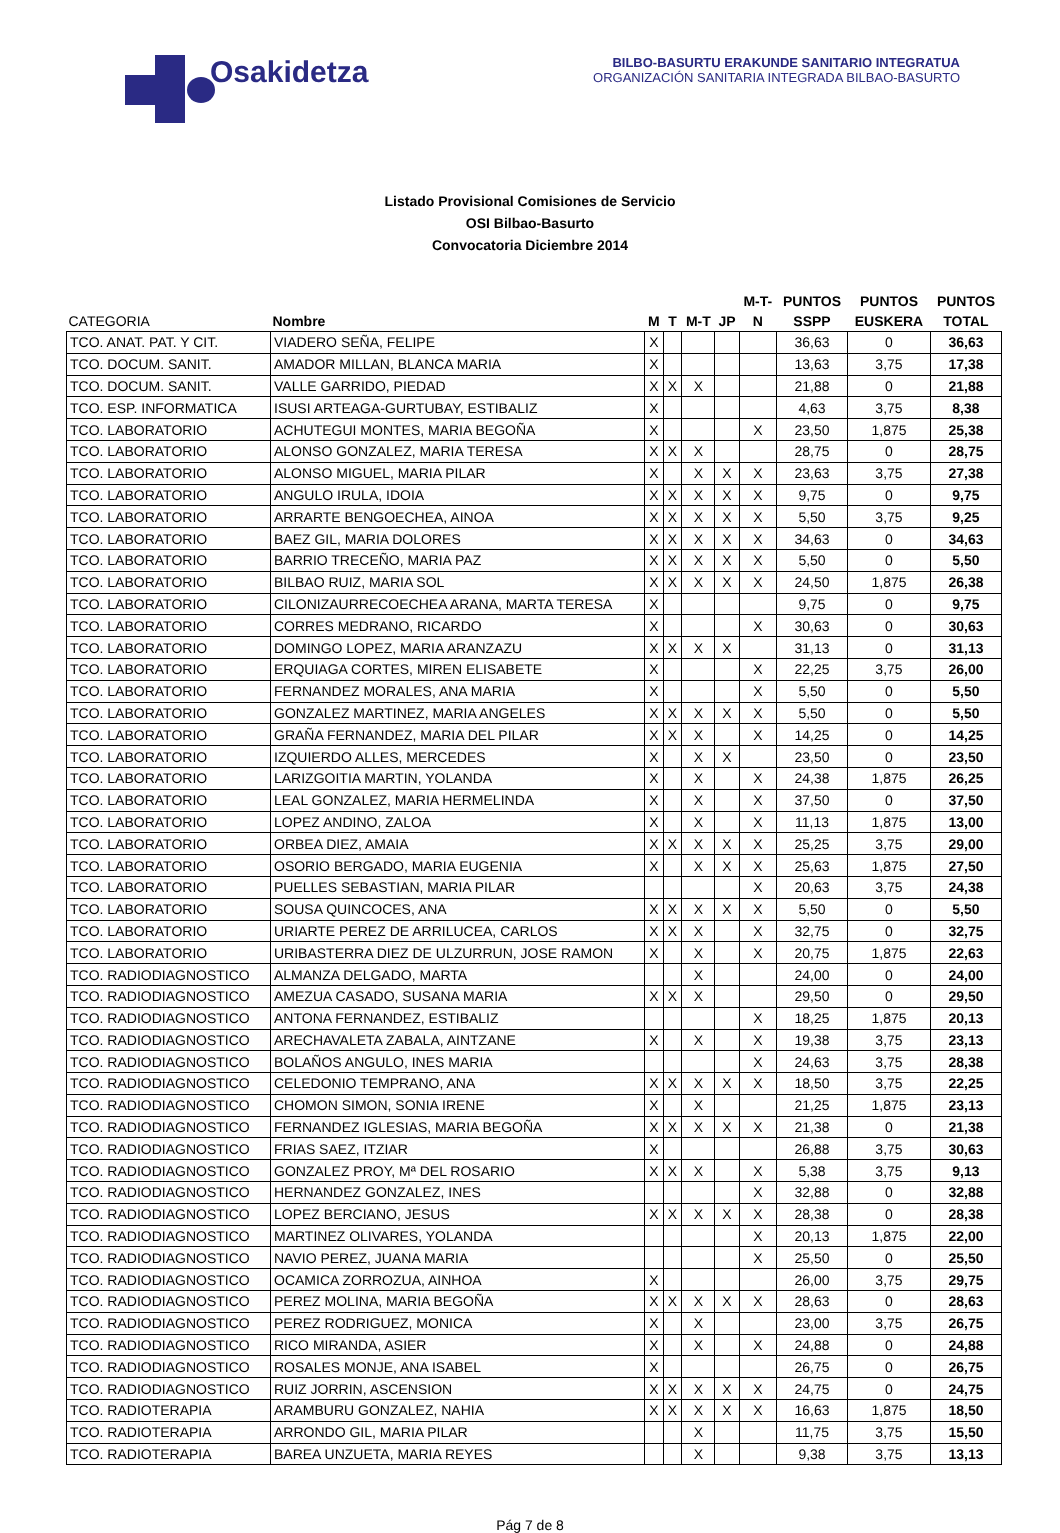Osakidetza
BILBO-BASURTU ERAKUNDE SANITARIO INTEGRATUA
ORGANIZACIÓN SANITARIA INTEGRADA BILBAO-BASURTO
Listado Provisional Comisiones de Servicio
OSI Bilbao-Basurto
Convocatoria Diciembre 2014
| CATEGORIA | Nombre | M | T | M-T | JP | M-T- N | PUNTOS SSPP | PUNTOS EUSKERA | PUNTOS TOTAL |
| --- | --- | --- | --- | --- | --- | --- | --- | --- | --- |
| TCO. ANAT. PAT. Y CIT. | VIADERO SEÑA, FELIPE | X | | | | | 36,63 | 0 | 36,63 |
| TCO. DOCUM. SANIT. | AMADOR MILLAN, BLANCA MARIA | X | | | | | 13,63 | 3,75 | 17,38 |
| TCO. DOCUM. SANIT. | VALLE GARRIDO, PIEDAD | X | X | X | | | 21,88 | 0 | 21,88 |
| TCO. ESP. INFORMATICA | ISUSI ARTEAGA-GURTUBAY, ESTIBALIZ | X | | | | | 4,63 | 3,75 | 8,38 |
| TCO. LABORATORIO | ACHUTEGUI MONTES, MARIA BEGOÑA | X | | | | X | 23,50 | 1,875 | 25,38 |
| TCO. LABORATORIO | ALONSO GONZALEZ, MARIA TERESA | X | X | X | | | 28,75 | 0 | 28,75 |
| TCO. LABORATORIO | ALONSO MIGUEL, MARIA PILAR | X | | X | X | X | 23,63 | 3,75 | 27,38 |
| TCO. LABORATORIO | ANGULO IRULA, IDOIA | X | X | X | X | X | 9,75 | 0 | 9,75 |
| TCO. LABORATORIO | ARRARTE BENGOECHEA, AINOA | X | X | X | X | X | 5,50 | 3,75 | 9,25 |
| TCO. LABORATORIO | BAEZ GIL, MARIA DOLORES | X | X | X | X | X | 34,63 | 0 | 34,63 |
| TCO. LABORATORIO | BARRIO TRECEÑO, MARIA PAZ | X | X | X | X | X | 5,50 | 0 | 5,50 |
| TCO. LABORATORIO | BILBAO RUIZ, MARIA SOL | X | X | X | X | X | 24,50 | 1,875 | 26,38 |
| TCO. LABORATORIO | CILONIZAURRECOECHEA ARANA, MARTA TERESA | X | | | | | 9,75 | 0 | 9,75 |
| TCO. LABORATORIO | CORRES MEDRANO, RICARDO | X | | | | X | 30,63 | 0 | 30,63 |
| TCO. LABORATORIO | DOMINGO LOPEZ, MARIA ARANZAZU | X | X | X | X | | 31,13 | 0 | 31,13 |
| TCO. LABORATORIO | ERQUIAGA CORTES, MIREN ELISABETE | X | | | | X | 22,25 | 3,75 | 26,00 |
| TCO. LABORATORIO | FERNANDEZ MORALES, ANA MARIA | X | | | | X | 5,50 | 0 | 5,50 |
| TCO. LABORATORIO | GONZALEZ MARTINEZ, MARIA ANGELES | X | X | X | X | X | 5,50 | 0 | 5,50 |
| TCO. LABORATORIO | GRAÑA FERNANDEZ, MARIA DEL PILAR | X | X | X | | X | 14,25 | 0 | 14,25 |
| TCO. LABORATORIO | IZQUIERDO ALLES, MERCEDES | X | | X | X | | 23,50 | 0 | 23,50 |
| TCO. LABORATORIO | LARIZGOITIA MARTIN, YOLANDA | X | | X | | X | 24,38 | 1,875 | 26,25 |
| TCO. LABORATORIO | LEAL GONZALEZ, MARIA HERMELINDA | X | | X | | X | 37,50 | 0 | 37,50 |
| TCO. LABORATORIO | LOPEZ ANDINO, ZALOA | X | | X | | X | 11,13 | 1,875 | 13,00 |
| TCO. LABORATORIO | ORBEA DIEZ, AMAIA | X | X | X | X | X | 25,25 | 3,75 | 29,00 |
| TCO. LABORATORIO | OSORIO BERGADO, MARIA EUGENIA | X | | X | X | X | 25,63 | 1,875 | 27,50 |
| TCO. LABORATORIO | PUELLES SEBASTIAN, MARIA PILAR | | | | | X | 20,63 | 3,75 | 24,38 |
| TCO. LABORATORIO | SOUSA QUINCOCES, ANA | X | X | X | X | X | 5,50 | 0 | 5,50 |
| TCO. LABORATORIO | URIARTE PEREZ DE ARRILUCEA, CARLOS | X | X | X | | X | 32,75 | 0 | 32,75 |
| TCO. LABORATORIO | URIBASTERRA DIEZ DE ULZURRUN, JOSE RAMON | X | | X | | X | 20,75 | 1,875 | 22,63 |
| TCO. RADIODIAGNOSTICO | ALMANZA DELGADO, MARTA | | | X | | | 24,00 | 0 | 24,00 |
| TCO. RADIODIAGNOSTICO | AMEZUA CASADO, SUSANA MARIA | X | X | X | | | 29,50 | 0 | 29,50 |
| TCO. RADIODIAGNOSTICO | ANTONA FERNANDEZ, ESTIBALIZ | | | | | X | 18,25 | 1,875 | 20,13 |
| TCO. RADIODIAGNOSTICO | ARECHAVALETA ZABALA, AINTZANE | X | | X | | X | 19,38 | 3,75 | 23,13 |
| TCO. RADIODIAGNOSTICO | BOLAÑOS ANGULO, INES MARIA | | | | | X | 24,63 | 3,75 | 28,38 |
| TCO. RADIODIAGNOSTICO | CELEDONIO TEMPRANO, ANA | X | X | X | X | X | 18,50 | 3,75 | 22,25 |
| TCO. RADIODIAGNOSTICO | CHOMON SIMON, SONIA IRENE | X | | X | | | 21,25 | 1,875 | 23,13 |
| TCO. RADIODIAGNOSTICO | FERNANDEZ IGLESIAS, MARIA BEGOÑA | X | X | X | X | X | 21,38 | 0 | 21,38 |
| TCO. RADIODIAGNOSTICO | FRIAS SAEZ, ITZIAR | X | | | | | 26,88 | 3,75 | 30,63 |
| TCO. RADIODIAGNOSTICO | GONZALEZ PROY, Mª DEL ROSARIO | X | X | X | | X | 5,38 | 3,75 | 9,13 |
| TCO. RADIODIAGNOSTICO | HERNANDEZ GONZALEZ, INES | | | | | X | 32,88 | 0 | 32,88 |
| TCO. RADIODIAGNOSTICO | LOPEZ BERCIANO, JESUS | X | X | X | X | X | 28,38 | 0 | 28,38 |
| TCO. RADIODIAGNOSTICO | MARTINEZ OLIVARES, YOLANDA | | | | | X | 20,13 | 1,875 | 22,00 |
| TCO. RADIODIAGNOSTICO | NAVIO PEREZ, JUANA MARIA | | | | | X | 25,50 | 0 | 25,50 |
| TCO. RADIODIAGNOSTICO | OCAMICA ZORROZUA, AINHOA | X | | | | | 26,00 | 3,75 | 29,75 |
| TCO. RADIODIAGNOSTICO | PEREZ MOLINA, MARIA BEGOÑA | X | X | X | X | X | 28,63 | 0 | 28,63 |
| TCO. RADIODIAGNOSTICO | PEREZ RODRIGUEZ, MONICA | X | | X | | | 23,00 | 3,75 | 26,75 |
| TCO. RADIODIAGNOSTICO | RICO MIRANDA, ASIER | X | | X | | X | 24,88 | 0 | 24,88 |
| TCO. RADIODIAGNOSTICO | ROSALES MONJE, ANA ISABEL | X | | | | | 26,75 | 0 | 26,75 |
| TCO. RADIODIAGNOSTICO | RUIZ JORRIN, ASCENSION | X | X | X | X | X | 24,75 | 0 | 24,75 |
| TCO. RADIOTERAPIA | ARAMBURU GONZALEZ, NAHIA | X | X | X | X | X | 16,63 | 1,875 | 18,50 |
| TCO. RADIOTERAPIA | ARRONDO GIL, MARIA PILAR | | | X | | | 11,75 | 3,75 | 15,50 |
| TCO. RADIOTERAPIA | BAREA UNZUETA, MARIA REYES | | | X | | | 9,38 | 3,75 | 13,13 |
Pág 7 de 8